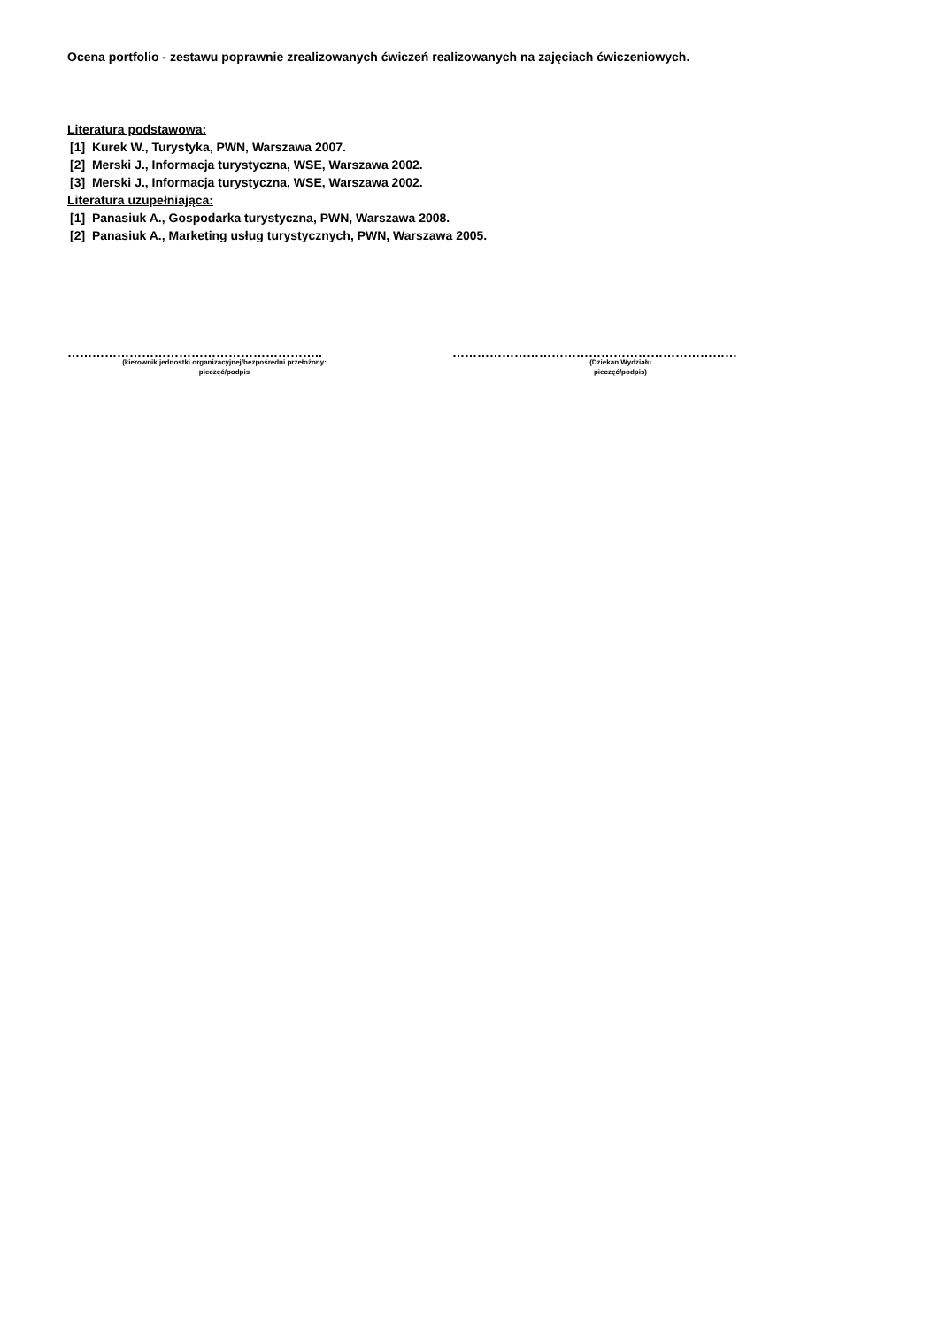Ocena portfolio - zestawu poprawnie zrealizowanych ćwiczeń realizowanych na zajęciach ćwiczeniowych.
Literatura podstawowa:
[1] Kurek W., Turystyka, PWN, Warszawa 2007.
[2] Merski J., Informacja turystyczna, WSE, Warszawa 2002.
[3] Merski J., Informacja turystyczna, WSE, Warszawa 2002.
Literatura uzupełniająca:
[1] Panasiuk A., Gospodarka turystyczna, PWN, Warszawa 2008.
[2] Panasiuk A., Marketing usług turystycznych, PWN, Warszawa 2005.
……………………………………………………..
(kierownik jednostki organizacyjnej/bezpośredni przełożony:
pieczęć/podpis
……………………………………………………………
(Dziekan Wydziału
pieczęć/podpis)